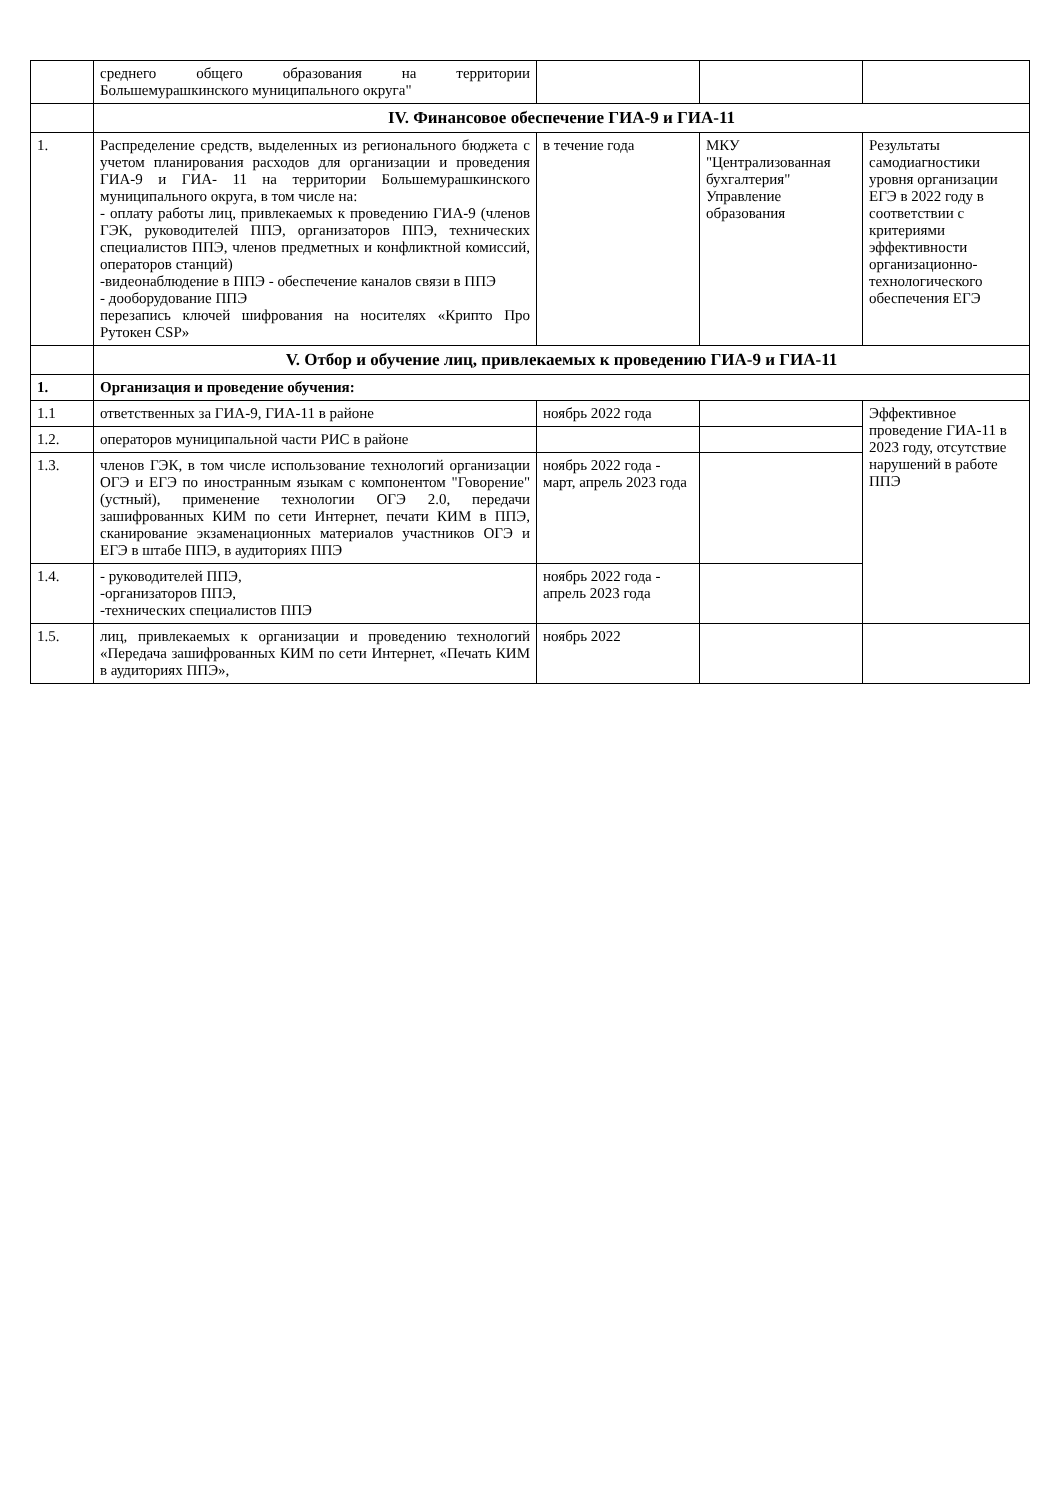| | среднего общего образования на территории Большемурашкинского муниципального округа" | | | |
| | IV. Финансовое обеспечение ГИА-9 и ГИА-11 | | | |
| 1. | Распределение средств, выделенных из регионального бюджета с учетом планирования расходов для организации и проведения ГИА-9 и ГИА- 11 на территории Большемурашкинского муниципального округа, в том числе на: - оплату работы лиц, привлекаемых к проведению ГИА-9 (членов ГЭК, руководителей ППЭ, организаторов ППЭ, технических специалистов ППЭ, членов предметных и конфликтной комиссий, операторов станций) -видеонаблюдение в ППЭ - обеспечение каналов связи в ППЭ - дооборудование ППЭ перезапись ключей шифрования на носителях «Крипто Про Рутокен CSP» | в течение года | МКУ "Централизованная бухгалтерия" Управление образования | Результаты самодиагностики уровня организации ЕГЭ в 2022 году в соответствии с критериями эффективности организационно-технологического обеспечения ЕГЭ |
| | V. Отбор и обучение лиц, привлекаемых к проведению ГИА-9 и ГИА-11 | | | |
| 1. | Организация и проведение обучения: | | | |
| 1.1 | ответственных за ГИА-9, ГИА-11 в районе | ноябрь 2022 года | | Эффективное проведение ГИА-11 в 2023 году, отсутствие нарушений в работе ППЭ |
| 1.2. | операторов муниципальной части РИС в районе | | | |
| 1.3. | членов ГЭК, в том числе использование технологий организации ОГЭ и ЕГЭ по иностранным языкам с компонентом "Говорение" (устный), применение технологии ОГЭ 2.0, передачи зашифрованных КИМ по сети Интернет, печати КИМ в ППЭ, сканирование экзаменационных материалов участников ОГЭ и ЕГЭ в штабе ППЭ, в аудиториях ППЭ | ноябрь 2022 года - март, апрель 2023 года | | |
| 1.4. | - руководителей ППЭ, -организаторов ППЭ, -технических специалистов ППЭ | ноябрь 2022 года - апрель 2023 года | | |
| 1.5. | лиц, привлекаемых к организации и проведению технологий «Передача зашифрованных КИМ по сети Интернет, «Печать КИМ в аудиториях ППЭ», | ноябрь 2022 | | |